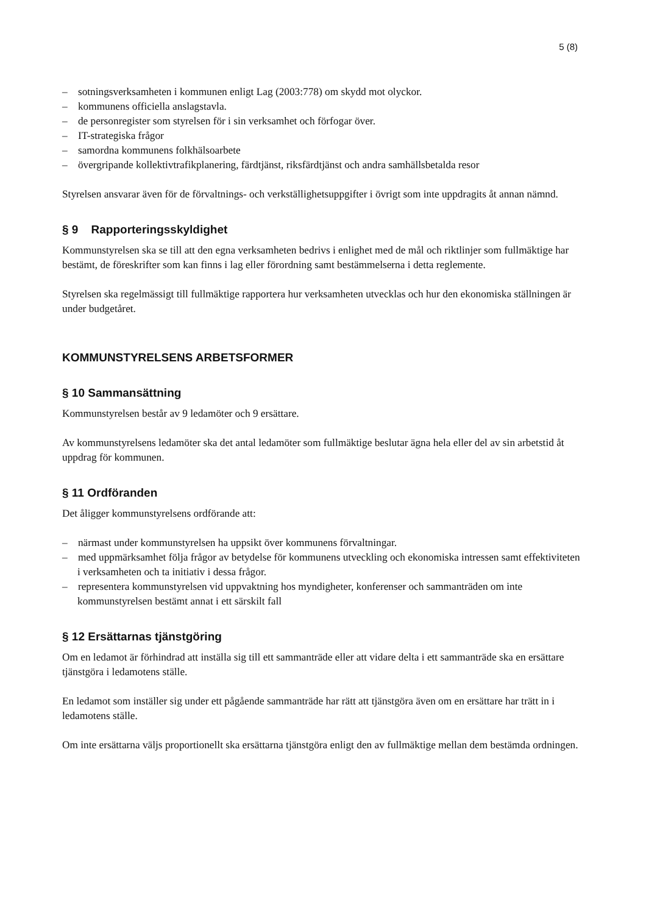5 (8)
– sotningsverksamheten i kommunen enligt Lag (2003:778) om skydd mot olyckor.
– kommunens officiella anslagstavla.
– de personregister som styrelsen för i sin verksamhet och förfogar över.
– IT-strategiska frågor
– samordna kommunens folkhälsoarbete
– övergripande kollektivtrafikplanering, färdtjänst, riksfärdtjänst och andra samhällsbetalda resor
Styrelsen ansvarar även för de förvaltnings- och verkställighetsuppgifter i övrigt som inte uppdragits åt annan nämnd.
§ 9 Rapporteringsskyldighet
Kommunstyrelsen ska se till att den egna verksamheten bedrivs i enlighet med de mål och riktlinjer som fullmäktige har bestämt, de föreskrifter som kan finns i lag eller förordning samt bestämmelserna i detta reglemente.
Styrelsen ska regelmässigt till fullmäktige rapportera hur verksamheten utvecklas och hur den ekonomiska ställningen är under budgetåret.
KOMMUNSTYRELSENS ARBETSFORMER
§ 10 Sammansättning
Kommunstyrelsen består av 9 ledamöter och 9 ersättare.
Av kommunstyrelsens ledamöter ska det antal ledamöter som fullmäktige beslutar ägna hela eller del av sin arbetstid åt uppdrag för kommunen.
§ 11 Ordföranden
Det åligger kommunstyrelsens ordförande att:
– närmast under kommunstyrelsen ha uppsikt över kommunens förvaltningar.
– med uppmärksamhet följa frågor av betydelse för kommunens utveckling och ekonomiska intressen samt effektiviteten i verksamheten och ta initiativ i dessa frågor.
– representera kommunstyrelsen vid uppvaktning hos myndigheter, konferenser och sammanträden om inte kommunstyrelsen bestämt annat i ett särskilt fall
§ 12 Ersättarnas tjänstgöring
Om en ledamot är förhindrad att inställa sig till ett sammanträde eller att vidare delta i ett sammanträde ska en ersättare tjänstgöra i ledamotens ställe.
En ledamot som inställer sig under ett pågående sammanträde har rätt att tjänstgöra även om en ersättare har trätt in i ledamotens ställe.
Om inte ersättarna väljs proportionellt ska ersättarna tjänstgöra enligt den av fullmäktige mellan dem bestämda ordningen.